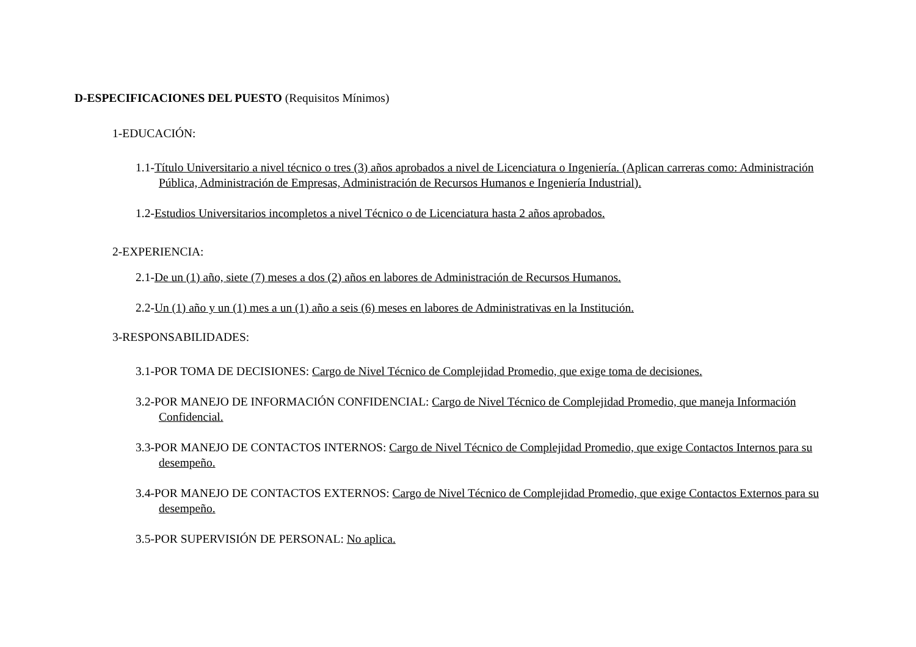D-ESPECIFICACIONES DEL PUESTO (Requisitos Mínimos)
1-EDUCACIÓN:
1.1-Título Universitario a nivel técnico o tres (3) años aprobados a nivel de Licenciatura o Ingeniería. (Aplican carreras como: Administración Pública, Administración de Empresas, Administración de Recursos Humanos e Ingeniería Industrial).
1.2-Estudios Universitarios incompletos a nivel Técnico o de Licenciatura hasta 2 años aprobados.
2-EXPERIENCIA:
2.1-De un (1) año, siete (7) meses a dos (2) años en labores de Administración de Recursos Humanos.
2.2-Un (1) año y un (1) mes a un (1) año a seis (6) meses en labores de Administrativas en la Institución.
3-RESPONSABILIDADES:
3.1-POR TOMA DE DECISIONES: Cargo de Nivel Técnico de Complejidad Promedio, que exige toma de decisiones.
3.2-POR MANEJO DE INFORMACIÓN CONFIDENCIAL: Cargo de Nivel Técnico de Complejidad Promedio, que maneja Información Confidencial.
3.3-POR MANEJO DE CONTACTOS INTERNOS: Cargo de Nivel Técnico de Complejidad Promedio, que exige Contactos Internos para su desempeño.
3.4-POR MANEJO DE CONTACTOS EXTERNOS: Cargo de Nivel Técnico de Complejidad Promedio, que exige Contactos Externos para su desempeño.
3.5-POR SUPERVISIÓN DE PERSONAL: No aplica.